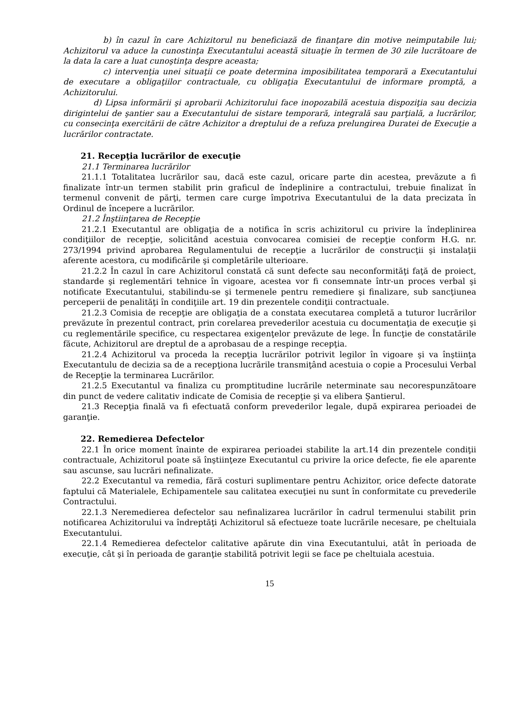b) în cazul în care Achizitorul nu beneficiază de finanţare din motive neimputabile lui; Achizitorul va aduce la cunostinţa Executantului această situaţie în termen de 30 zile lucrătoare de la data la care a luat cunoştinţa despre aceasta;
c) intervenţia unei situaţii ce poate determina imposibilitatea temporară a Executantului de executare a obligaţiilor contractuale, cu obligaţia Executantului de informare promptă, a Achizitorului.
d) Lipsa informării şi aprobarii Achizitorului face inopozabilă acestuia dispoziţia sau decizia dirigintelui de şantier sau a Executantului de sistare temporară, integrală sau parţială, a lucrărilor, cu consecinţa exercitării de către Achizitor a dreptului de a refuza prelungirea Duratei de Execuţie a lucrărilor contractate.
21. Recepţia lucrărilor de execuţie
21.1 Terminarea lucrărilor
21.1.1 Totalitatea lucrărilor sau, dacă este cazul, oricare parte din acestea, prevăzute a fi finalizate într-un termen stabilit prin graficul de îndeplinire a contractului, trebuie finalizat în termenul convenit de părţi, termen care curge împotriva Executantului de la data precizata în Ordinul de începere a lucrărilor.
21.2 Înştiinţarea de Recepţie
21.2.1 Executantul are obligaţia de a notifica în scris achizitorul cu privire la îndeplinirea condiţiilor de recepţie, solicitând acestuia convocarea comisiei de recepţie conform H.G. nr. 273/1994 privind aprobarea Regulamentului de recepţie a lucrărilor de construcţii şi instalaţii aferente acestora, cu modificările şi completările ulterioare.
21.2.2 În cazul în care Achizitorul constată că sunt defecte sau neconformităţi faţă de proiect, standarde şi reglementări tehnice în vigoare, acestea vor fi consemnate într-un proces verbal şi notificate Executantului, stabilindu-se şi termenele pentru remediere şi finalizare, sub sancţiunea perceperii de penalităţi în condiţiile art. 19 din prezentele condiţii contractuale.
21.2.3 Comisia de recepţie are obligaţia de a constata executarea completă a tuturor lucrărilor prevăzute în prezentul contract, prin corelarea prevederilor acestuia cu documentaţia de execuţie şi cu reglementările specifice, cu respectarea exigenţelor prevăzute de lege. În funcţie de constatările făcute, Achizitorul are dreptul de a aprobasau de a respinge recepţia.
21.2.4 Achizitorul va proceda la recepţia lucrărilor potrivit legilor în vigoare şi va înştiinţa Executantulu de decizia sa de a recepţiona lucrările transmiţând acestuia o copie a Procesului Verbal de Recepţie la terminarea Lucrărilor.
21.2.5 Executantul va finaliza cu promptitudine lucrările neterminate sau necorespunzătoare din punct de vedere calitativ indicate de Comisia de recepţie şi va elibera Şantierul.
21.3 Recepţia finală va fi efectuată conform prevederilor legale, după expirarea perioadei de garanţie.
22. Remedierea Defectelor
22.1 În orice moment înainte de expirarea perioadei stabilite la art.14 din prezentele condiţii contractuale, Achizitorul poate să înştiinţeze Executantul cu privire la orice defecte, fie ele aparente sau ascunse, sau lucrări nefinalizate.
22.2 Executantul va remedia, fără costuri suplimentare pentru Achizitor, orice defecte datorate faptului că Materialele, Echipamentele sau calitatea execuţiei nu sunt în conformitate cu prevederile Contractului.
22.1.3 Neremedierea defectelor sau nefinalizarea lucrărilor în cadrul termenului stabilit prin notificarea Achizitorului va îndreptăţi Achizitorul să efectueze toate lucrările necesare, pe cheltuiala Executantului.
22.1.4 Remedierea defectelor calitative apărute din vina Executantului, atât în perioada de execuţie, cât şi în perioada de garanţie stabilită potrivit legii se face pe cheltuiala acestuia.
15